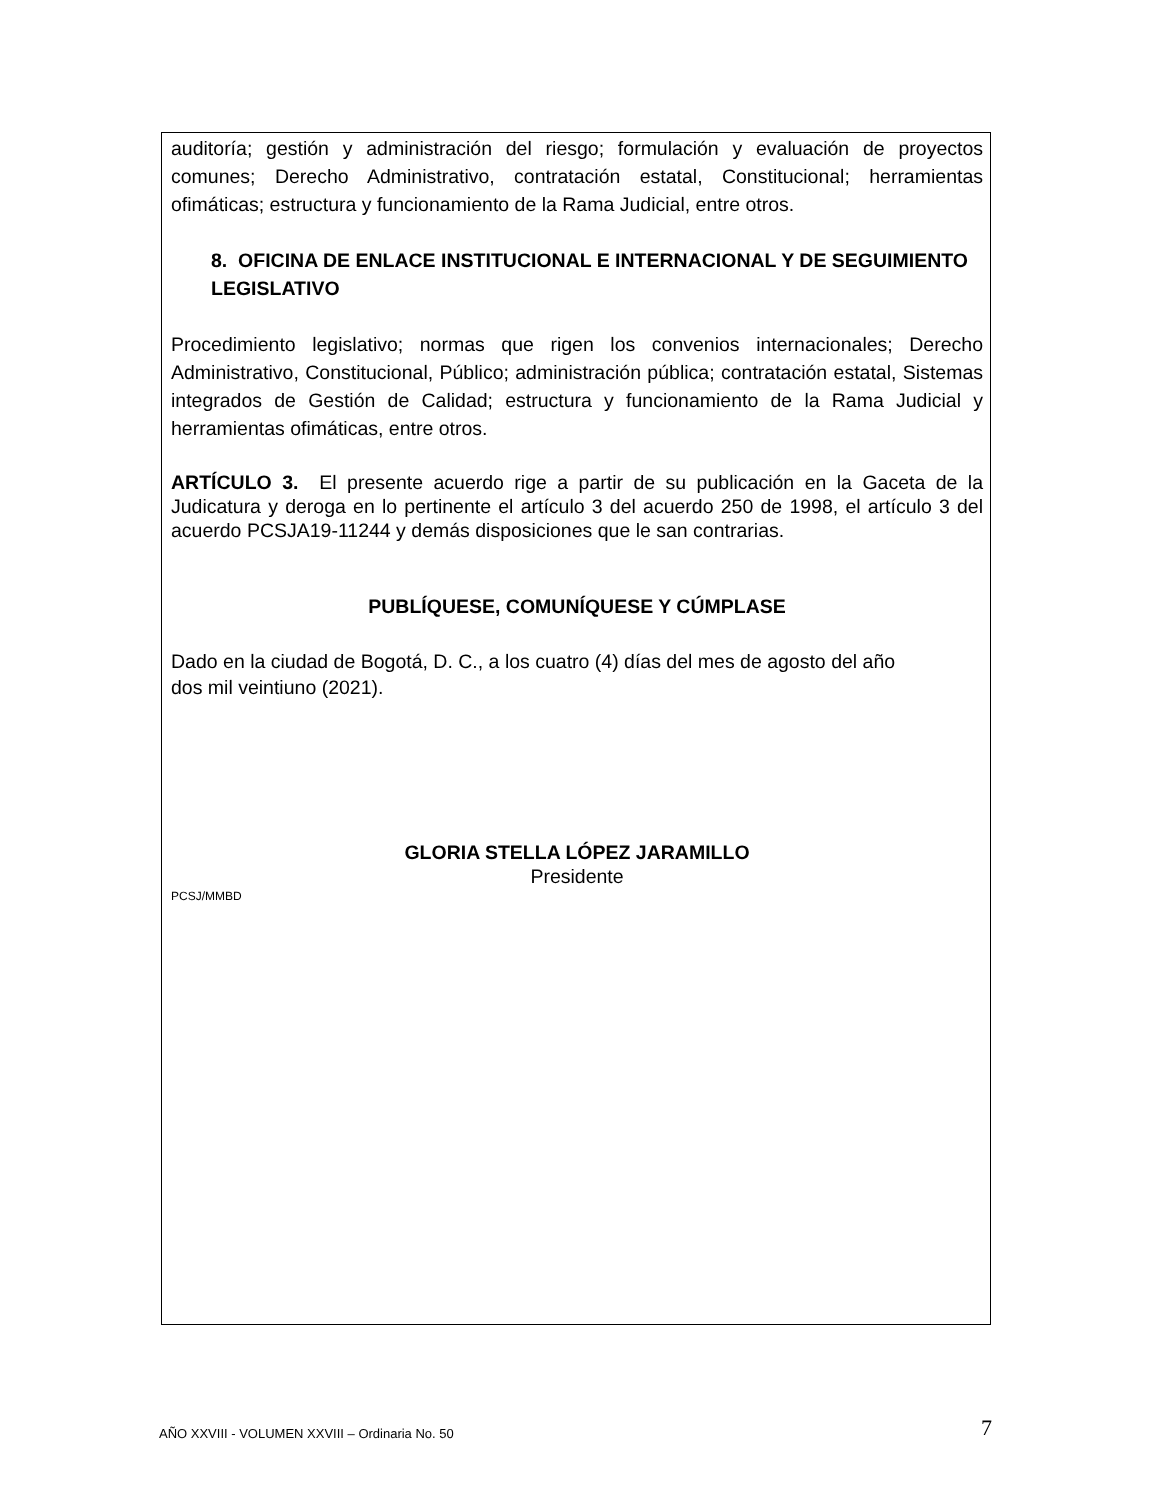auditoría; gestión y administración del riesgo; formulación y evaluación de proyectos comunes; Derecho Administrativo, contratación estatal, Constitucional; herramientas ofimáticas; estructura y funcionamiento de la Rama Judicial, entre otros.
8. OFICINA DE ENLACE INSTITUCIONAL E INTERNACIONAL Y DE SEGUIMIENTO LEGISLATIVO
Procedimiento legislativo; normas que rigen los convenios internacionales; Derecho Administrativo, Constitucional, Público; administración pública; contratación estatal, Sistemas integrados de Gestión de Calidad; estructura y funcionamiento de la Rama Judicial y herramientas ofimáticas, entre otros.
ARTÍCULO 3. El presente acuerdo rige a partir de su publicación en la Gaceta de la Judicatura y deroga en lo pertinente el artículo 3 del acuerdo 250 de 1998, el artículo 3 del acuerdo PCSJA19-11244 y demás disposiciones que le san contrarias.
PUBLÍQUESE, COMUNÍQUESE Y CÚMPLASE
Dado en la ciudad de Bogotá, D. C., a los cuatro (4) días del mes de agosto del año
dos mil veintiuno (2021).
GLORIA STELLA LÓPEZ JARAMILLO
Presidente
PCSJ/MMBD
AÑO XXVIII - VOLUMEN XXVIII – Ordinaria No. 50 7